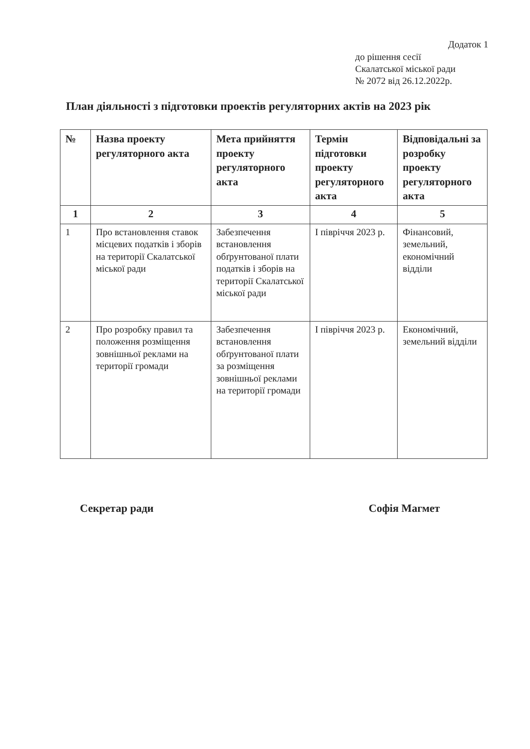Додаток 1
до рішення сесії
Скалатської міської ради
№ 2072 від 26.12.2022р.
План діяльності з підготовки проектів регуляторних актів на 2023 рік
| № | Назва проекту регуляторного акта | Мета прийняття проекту регуляторного акта | Термін підготовки проекту регуляторного акта | Відповідальні за розробку проекту регуляторного акта |
| --- | --- | --- | --- | --- |
| 1 | 2 | 3 | 4 | 5 |
| 1 | Про встановлення ставок місцевих податків і зборів на території Скалатської міської ради | Забезпечення встановлення обґрунтованої плати податків і зборів на території Скалатської міської ради | І півріччя 2023 р. | Фінансовий, земельний, економічний відділи |
| 2 | Про розробку правил та положення розміщення зовнішньої реклами на території громади | Забезпечення встановлення обґрунтованої плати за розміщення зовнішньої реклами на території громади | І півріччя 2023 р. | Економічний, земельний відділи |
Секретар ради Софія Магмет